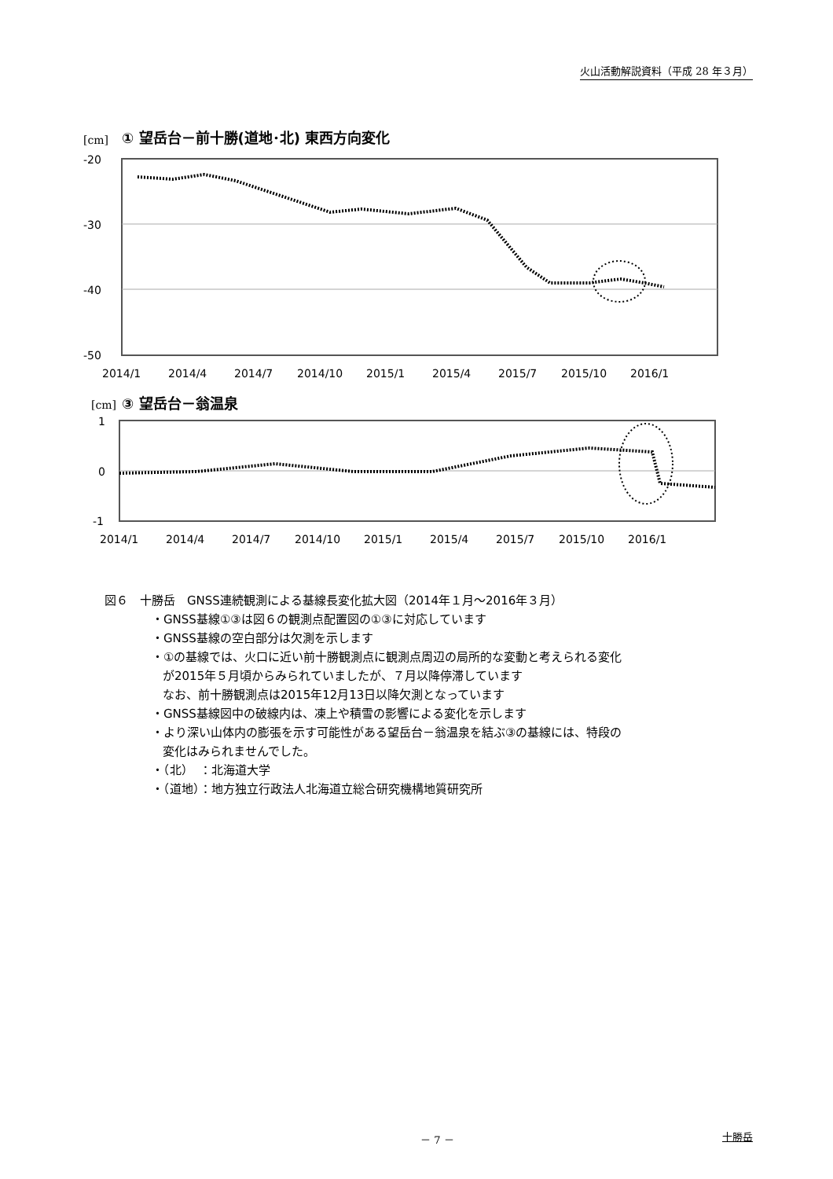火山活動解説資料（平成 28 年３月）
[cm]
① 望岳台－前十勝(道地･北) 東西方向変化
-20
-30
-40
-50
2014/1
2014/4
2014/7
2014/10
2015/1
2015/4
2015/7
2015/10
2016/1
[cm]
③ 望岳台－翁温泉
1
0
-1
2014/1
2014/4
2014/7
2014/10
2015/1
2015/4
2015/7
2015/10
2016/1
図６　十勝岳　GNSS連続観測による基線長変化拡大図（2014年１月～2016年３月）
・GNSS基線①③は図６の観測点配置図の①③に対応しています
・GNSS基線の空白部分は欠測を示します
・①の基線では、火口に近い前十勝観測点に観測点周辺の局所的な変動と考えられる変化
が2015年５月頃からみられていましたが、７月以降停滞しています
なお、前十勝観測点は2015年12月13日以降欠測となっています
・GNSS基線図中の破線内は、凍上や積雪の影響による変化を示します
・より深い山体内の膨張を示す可能性がある望岳台－翁温泉を結ぶ③の基線には、特段の
変化はみられませんでした。
・（北）　：北海道大学
・（道地）：地方独立行政法人北海道立総合研究機構地質研究所
－ 7 － 十勝岳